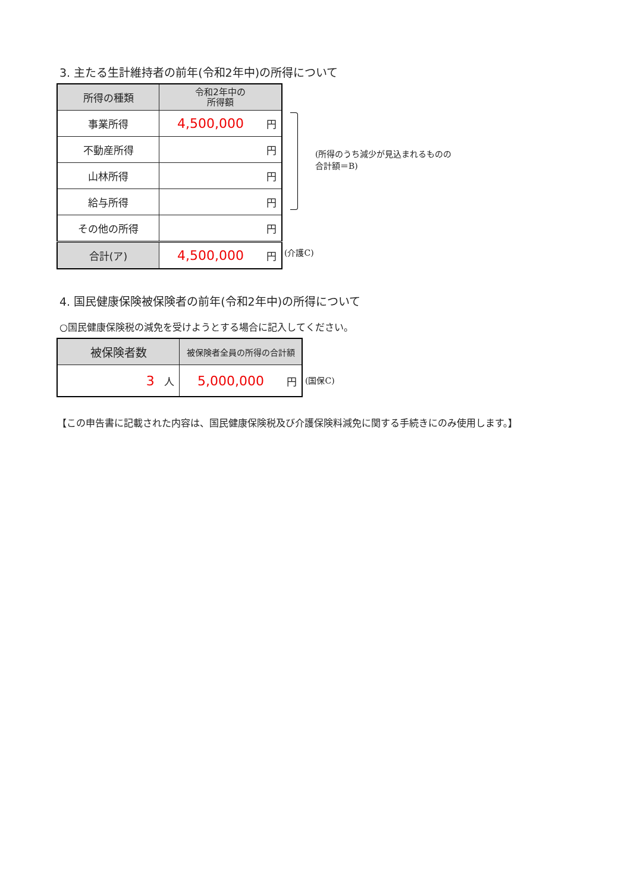3. 主たる生計維持者の前年(令和2年中)の所得について
| 所得の種類 | 令和2年中の 所得額 |
| --- | --- |
| 事業所得 | 4,500,000 円 |
| 不動産所得 | 円 |
| 山林所得 | 円 |
| 給与所得 | 円 |
| その他の所得 | 円 |
| 合計(ア) | 4,500,000 円 |
(所得のうち減少が見込まれるものの
合計額＝B)
(介護C)
4. 国民健康保険被保険者の前年(令和2年中)の所得について
○国民健康保険税の減免を受けようとする場合に記入してください。
| 被保険者数 | 被保険者全員の所得の合計額 |
| --- | --- |
| 3 人 | 5,000,000 円 |
(国保C)
【この申告書に記載された内容は、国民健康保険税及び介護保険料減免に関する手続きにのみ使用します。】